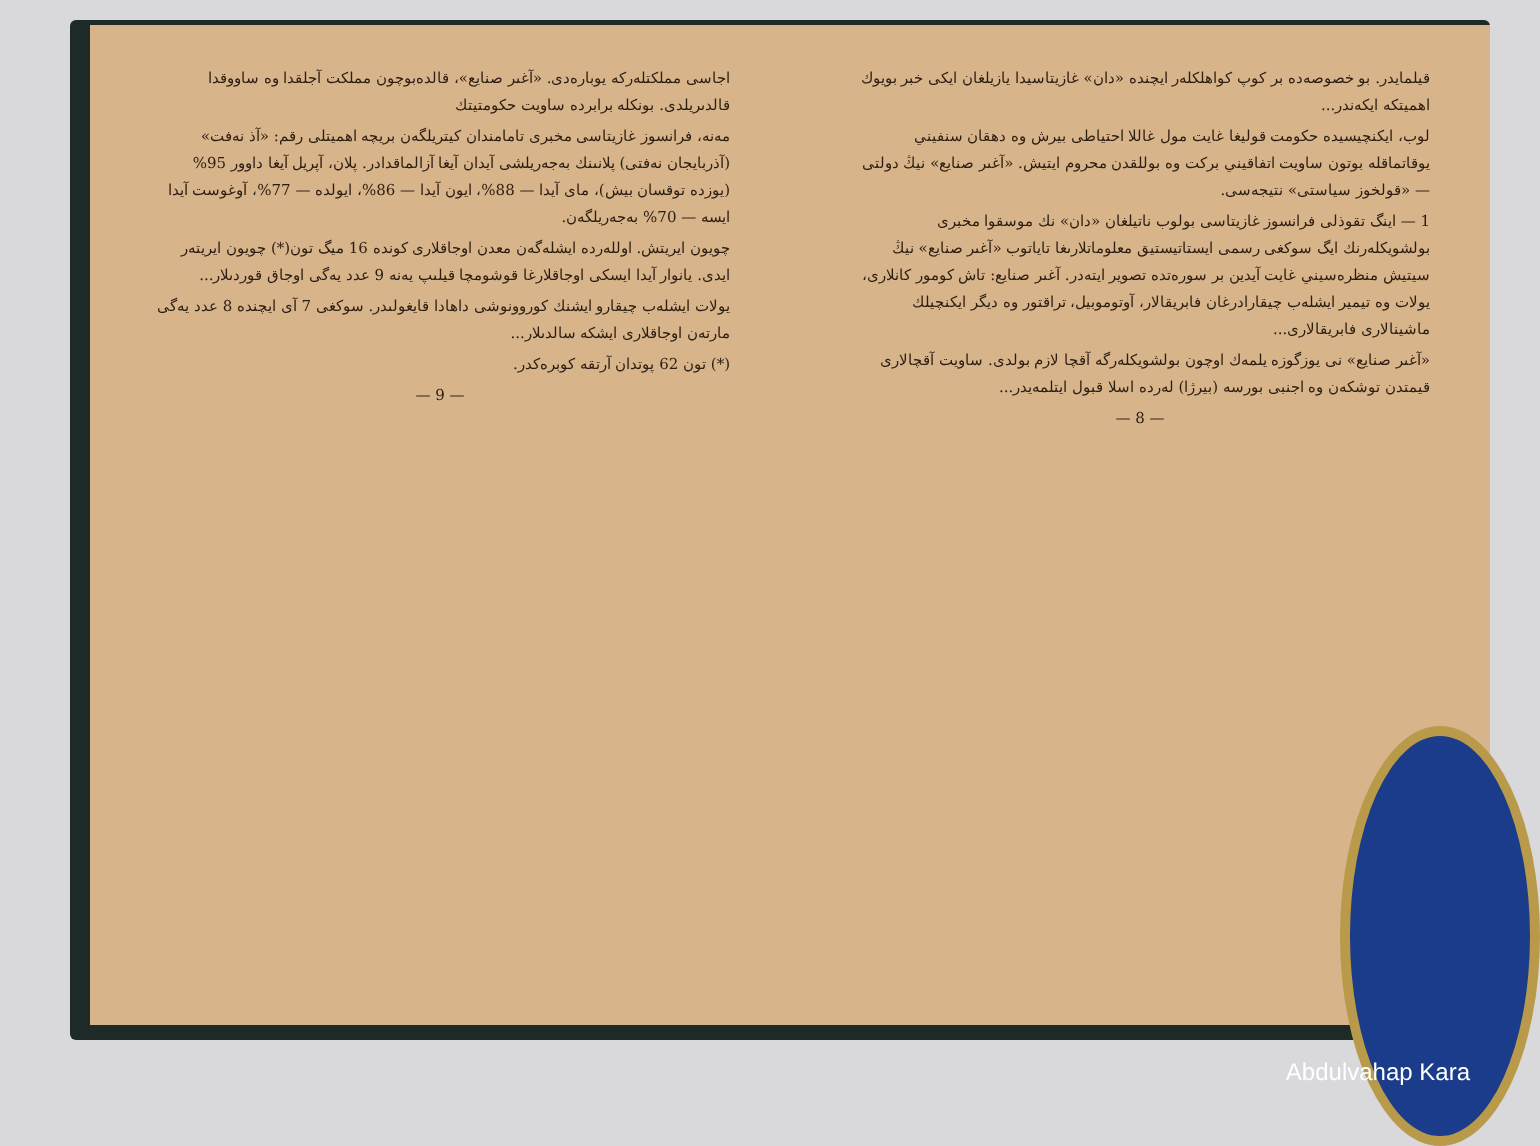اجاسی مملکتلەرکە يوبارەدی. «آغىر صنايع»، قالدەبوچون مملكت آجلقدا وە ساووقدا قالدىريلدی. بونكلە برابرده ساويت حكومتيتك
مەنە، فرانسوز غازيتاسی مخبرى تامامندان كيتريلگەن بريچە اهميتلى رقم: «آذ نەفت» (آذربايجان نەفتى) پلانىنك بەجەريلشى آيدان آيغا آزالماقدادر. پلان، آپريل آيغا داوور 95% (يوزدە توقسان بيش)، مای آيدا — 88%، ايون آيدا — 86%، ايولدە — 77%، آوغوست آيدا ايسە — 70% بەجەريلگەن.
چويون ايريتش. اوللەردە ايشلەگەن معدن اوجاقلارى كوندە 16 ميگ تون(*) چويون ايريتەر ايدى. يانوار آيدا ايسكى اوجاقلارغا قوشومچا قيلىپ يەنە 9 عدد يەگى اوجاق قوردىلار...
يولات ايشلەب چيقارو ايشنك كوروونوشى داهادا قايغولىدر. سوكغى 7 آی ايچندە 8 عدد يەگى مارتەن اوجاقلارى ايشكە سالدىلار...
(*) تون 62 پوتدان آرتقە كوبرەكدر.
— 9 —
قيلمايدر. بو خصوصەدە بر كوپ كواهلكلەر ايچندە «دان» غازيتاسيدا يازيلغان ايكى خبر بويوك اهميتكە ايكەندر...
لوب، ايكنچيسيدە حكومت قوليغا غايت مول غاللا احتياطى بيرش وە دهقان سنفيني يوقاتماقلە بوتون ساويت اتفاقيني بركت وە بوللقدن محروم ايتيش. «آغىر صنايع» نيڭ دولتى — «قولخوز سياستى» نتيجەسى.
1 — اينگ تقوذلى فرانسوز غازيتاسى بولوب ناتيلغان «دان» نك موسقوا مخبرى بولشويكلەرنك ايگ سوكغى رسمى ايستاتيستيق معلوماتلارىغا تاياتوب «آغىر صنايع» نيڭ سيتيش منظرەسيني غايت آيدين بر سورەتدە تصوير ايتەدر. آغىر صنايع: تاش كومور كانلارى، يولات وە تيمير ايشلەب چيقارادرغان فابريقالار، آوتوموبيل، تراقتور وە ديگر ايكنچيلك ماشينالارى فابريقالارى...
«آغىر صنايع» نى يوزگوزە يلمەك اوچون بولشويكلەرگە آقچا لازم بولدى. ساويت آقچالارى قيمتدن توشكەن وە اجنبى بورسە (بيرژا) لەردە اسلا قبول ايتلمەيدر...
— 8 —
Abdulvahap Kara